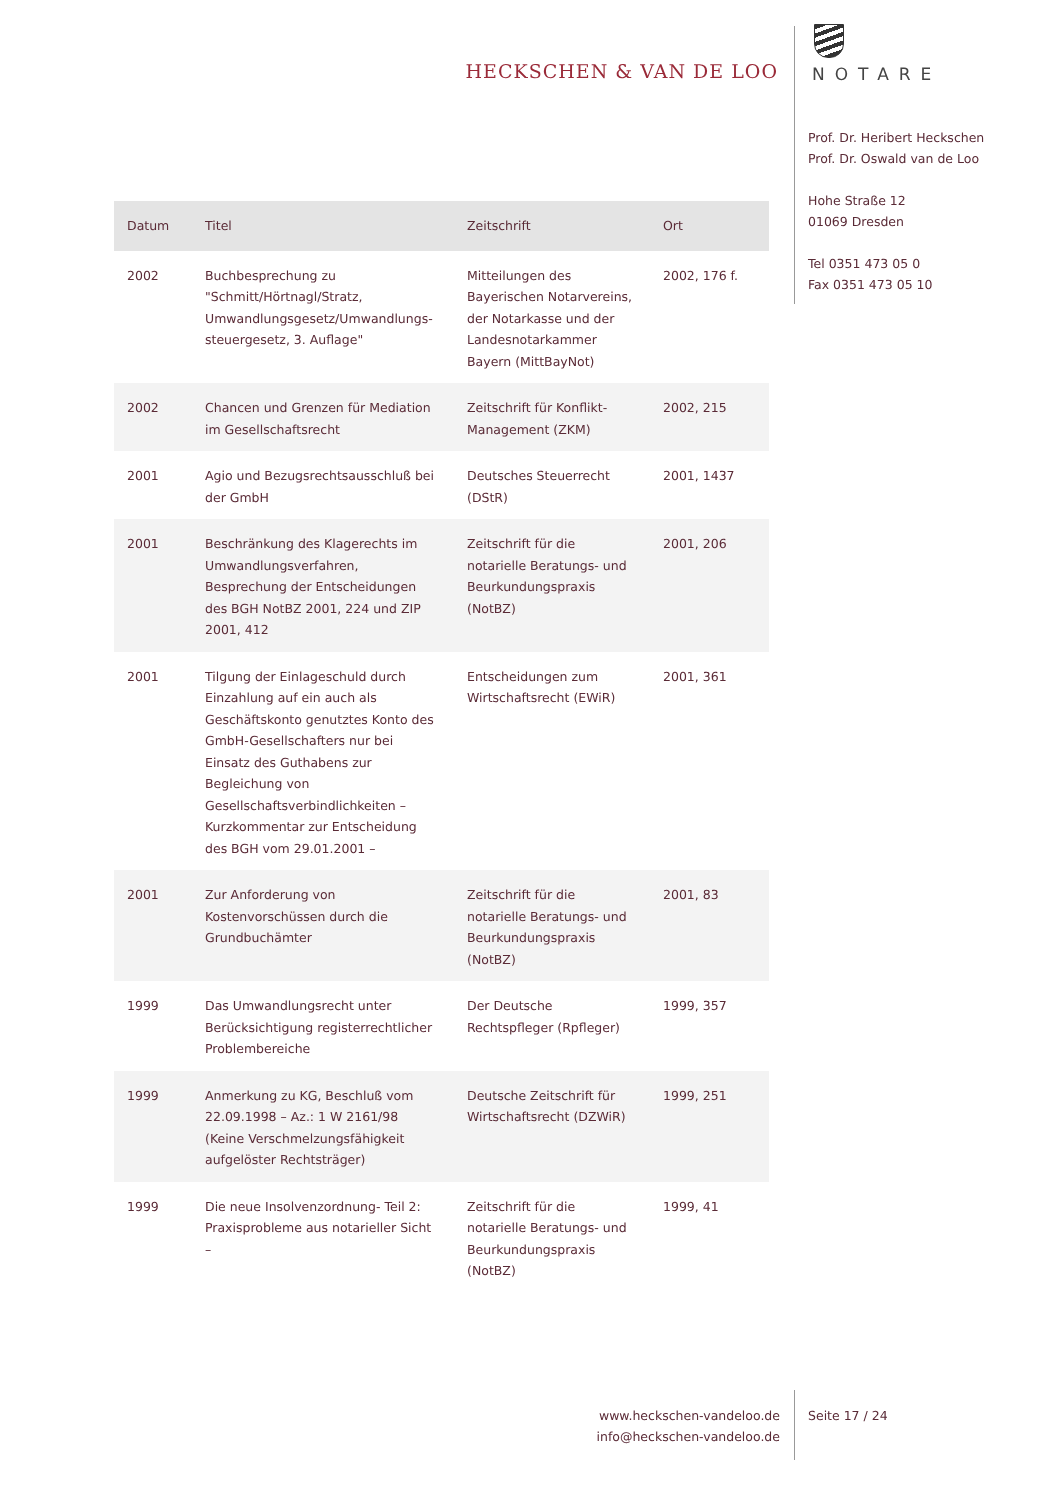HECKSCHEN & VAN DE LOO
NOTARE
Prof. Dr. Heribert Heckschen
Prof. Dr. Oswald van de Loo
Hohe Straße 12
01069 Dresden
Tel 0351 473 05 0
Fax 0351 473 05 10
| Datum | Titel | Zeitschrift | Ort |
| --- | --- | --- | --- |
| 2002 | Buchbesprechung zu "Schmitt/Hörtnagl/Stratz, Umwandlungsgesetz/Umwandlungs-steuergesetz, 3. Auflage" | Mitteilungen des Bayerischen Notarvereins, der Notarkasse und der Landesnotarkammer Bayern (MittBayNot) | 2002, 176 f. |
| 2002 | Chancen und Grenzen für Mediation im Gesellschaftsrecht | Zeitschrift für Konflikt-Management (ZKM) | 2002, 215 |
| 2001 | Agio und Bezugsrechtsausschluß bei der GmbH | Deutsches Steuerrecht (DStR) | 2001, 1437 |
| 2001 | Beschränkung des Klagerechts im Umwandlungsverfahren, Besprechung der Entscheidungen des BGH NotBZ 2001, 224 und ZIP 2001, 412 | Zeitschrift für die notarielle Beratungs- und Beurkundungspraxis (NotBZ) | 2001, 206 |
| 2001 | Tilgung der Einlageschuld durch Einzahlung auf ein auch als Geschäftskonto genutztes Konto des GmbH-Gesellschafters nur bei Einsatz des Guthabens zur Begleichung von Gesellschaftsverbindlichkeiten – Kurzkommentar zur Entscheidung des BGH vom 29.01.2001 – | Entscheidungen zum Wirtschaftsrecht (EWiR) | 2001, 361 |
| 2001 | Zur Anforderung von Kostenvorschüssen durch die Grundbuchämter | Zeitschrift für die notarielle Beratungs- und Beurkundungspraxis (NotBZ) | 2001, 83 |
| 1999 | Das Umwandlungsrecht unter Berücksichtigung registerrechtlicher Problembereiche | Der Deutsche Rechtspfleger (Rpfleger) | 1999, 357 |
| 1999 | Anmerkung zu KG, Beschluß vom 22.09.1998 – Az.: 1 W 2161/98 (Keine Verschmelzungsfähigkeit aufgelöster Rechtsträger) | Deutsche Zeitschrift für Wirtschaftsrecht (DZWiR) | 1999, 251 |
| 1999 | Die neue Insolvenzordnung- Teil 2: Praxisprobleme aus notarieller Sicht – | Zeitschrift für die notarielle Beratungs- und Beurkundungspraxis (NotBZ) | 1999, 41 |
www.heckschen-vandeloo.de
info@heckschen-vandeloo.de
Seite 17 / 24